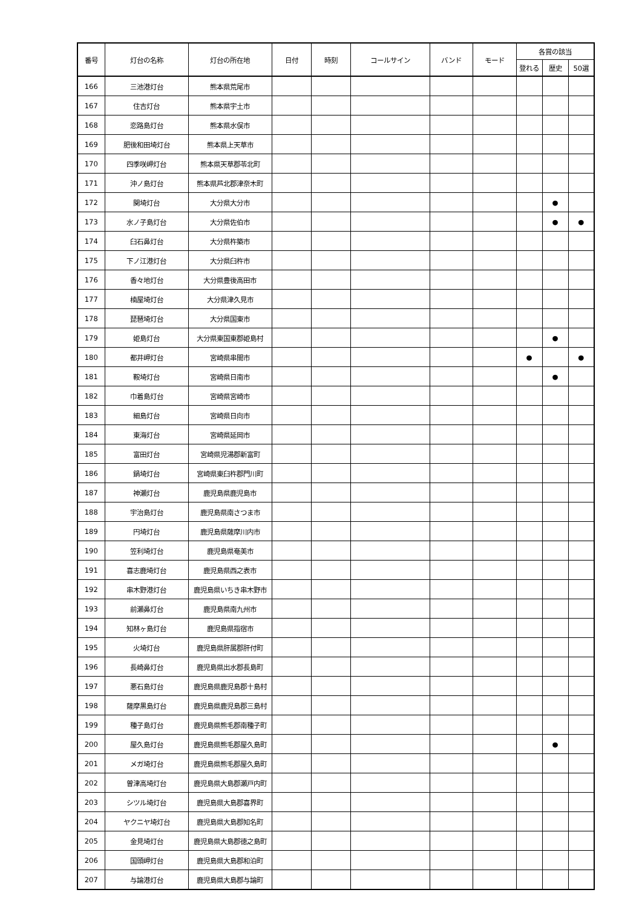| 番号 | 灯台の名称 | 灯台の所在地 | 日付 | 時刻 | コールサイン | バンド | モード | 各賞の該当 | | |
| --- | --- | --- | --- | --- | --- | --- | --- | --- | --- | --- |
| | | | | | | | | 登れる | 歴史 | 50選 |
| 166 | 三池港灯台 | 熊本県荒尾市 | | | | | | | | |
| 167 | 住吉灯台 | 熊本県宇土市 | | | | | | | | |
| 168 | 恋路島灯台 | 熊本県水俣市 | | | | | | | | |
| 169 | 肥後和田埼灯台 | 熊本県上天草市 | | | | | | | | |
| 170 | 四季咲岬灯台 | 熊本県天草郡苓北町 | | | | | | | | |
| 171 | 沖ノ島灯台 | 熊本県芦北郡津奈木町 | | | | | | | | |
| 172 | 関埼灯台 | 大分県大分市 | | | | | | | ● | |
| 173 | 水ノ子島灯台 | 大分県佐伯市 | | | | | | | ● | ● |
| 174 | 臼石鼻灯台 | 大分県杵築市 | | | | | | | | |
| 175 | 下ノ江港灯台 | 大分県臼杵市 | | | | | | | | |
| 176 | 香々地灯台 | 大分県豊後高田市 | | | | | | | | |
| 177 | 楠屋埼灯台 | 大分県津久見市 | | | | | | | | |
| 178 | 琵琶埼灯台 | 大分県国東市 | | | | | | | | |
| 179 | 姫島灯台 | 大分県東国東郡姫島村 | | | | | | | ● | |
| 180 | 都井岬灯台 | 宮崎県串間市 | | | | | | ● | | ● |
| 181 | 鞍埼灯台 | 宮崎県日南市 | | | | | | | ● | |
| 182 | 巾着島灯台 | 宮崎県宮崎市 | | | | | | | | |
| 183 | 細島灯台 | 宮崎県日向市 | | | | | | | | |
| 184 | 東海灯台 | 宮崎県延岡市 | | | | | | | | |
| 185 | 富田灯台 | 宮崎県児湯郡新富町 | | | | | | | | |
| 186 | 鍋埼灯台 | 宮崎県東臼杵郡門川町 | | | | | | | | |
| 187 | 神瀬灯台 | 鹿児島県鹿児島市 | | | | | | | | |
| 188 | 宇治島灯台 | 鹿児島県南さつま市 | | | | | | | | |
| 189 | 円埼灯台 | 鹿児島県薩摩川内市 | | | | | | | | |
| 190 | 笠利埼灯台 | 鹿児島県奄美市 | | | | | | | | |
| 191 | 喜志鹿埼灯台 | 鹿児島県西之表市 | | | | | | | | |
| 192 | 串木野港灯台 | 鹿児島県いちき串木野市 | | | | | | | | |
| 193 | 前瀬鼻灯台 | 鹿児島県南九州市 | | | | | | | | |
| 194 | 知林ヶ島灯台 | 鹿児島県指宿市 | | | | | | | | |
| 195 | 火埼灯台 | 鹿児島県肝属郡肝付町 | | | | | | | | |
| 196 | 長崎鼻灯台 | 鹿児島県出水郡長島町 | | | | | | | | |
| 197 | 悪石島灯台 | 鹿児島県鹿児島郡十島村 | | | | | | | | |
| 198 | 薩摩黒島灯台 | 鹿児島県鹿児島郡三島村 | | | | | | | | |
| 199 | 種子島灯台 | 鹿児島県熊毛郡南種子町 | | | | | | | | |
| 200 | 屋久島灯台 | 鹿児島県熊毛郡屋久島町 | | | | | | | ● | |
| 201 | メガ埼灯台 | 鹿児島県熊毛郡屋久島町 | | | | | | | | |
| 202 | 曽津高埼灯台 | 鹿児島県大島郡瀬戸内町 | | | | | | | | |
| 203 | シツル埼灯台 | 鹿児島県大島郡喜界町 | | | | | | | | |
| 204 | ヤクニヤ埼灯台 | 鹿児島県大島郡知名町 | | | | | | | | |
| 205 | 金見埼灯台 | 鹿児島県大島郡徳之島町 | | | | | | | | |
| 206 | 国頭岬灯台 | 鹿児島県大島郡和泊町 | | | | | | | | |
| 207 | 与論港灯台 | 鹿児島県大島郡与論町 | | | | | | | | |